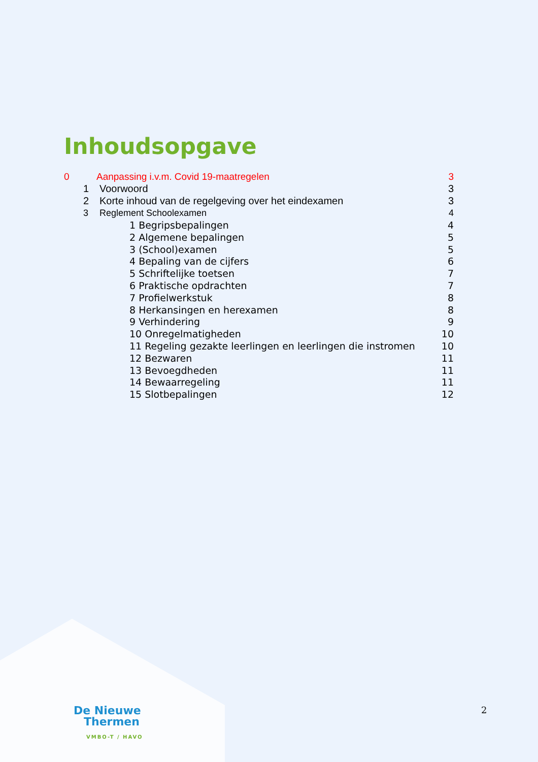Inhoudsopgave
0 Aanpassing i.v.m. Covid 19-maatregelen 3
1 Voorwoord 3
2 Korte inhoud van de regelgeving over het eindexamen 3
3 Reglement Schoolexamen 4
1 Begripsbepalingen 4
2 Algemene bepalingen 5
3 (School)examen 5
4 Bepaling van de cijfers 6
5 Schriftelijke toetsen 7
6 Praktische opdrachten 7
7 Profielwerkstuk 8
8 Herkansingen en herexamen 8
9 Verhindering 9
10 Onregelmatigheden 10
11 Regeling gezakte leerlingen en leerlingen die instromen 10
12 Bezwaren 11
13 Bevoegdheden 11
14 Bewaarregeling 11
15 Slotbepalingen 12
De Nieuwe
Thermen
VMBO-T / HAVO
2